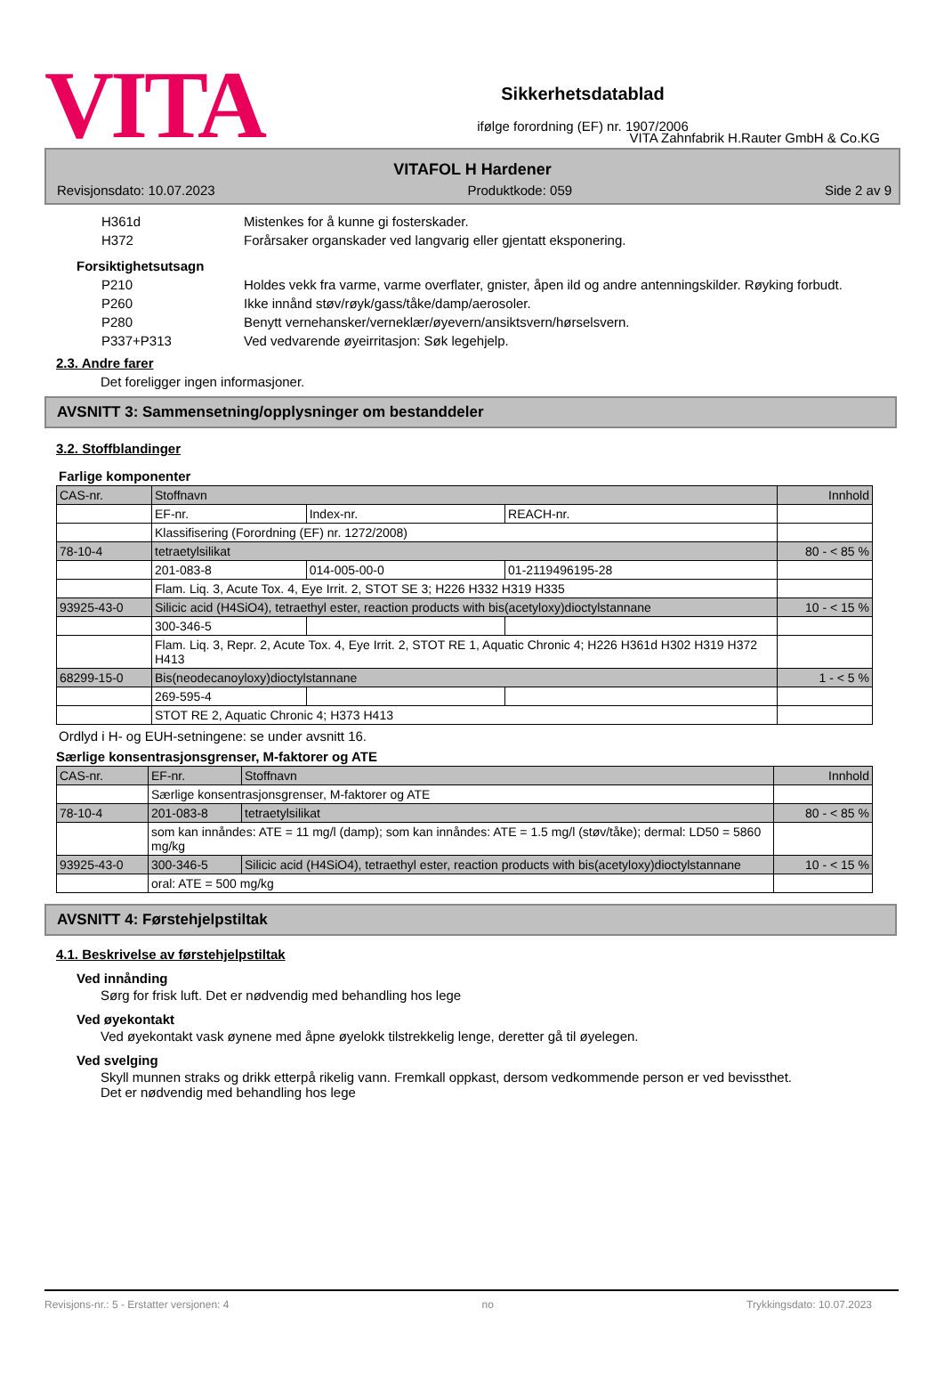VITA
Sikkerhetsdatablad
ifølge forordning (EF) nr. 1907/2006
VITA Zahnfabrik H.Rauter GmbH & Co.KG
VITAFOL H Hardener
Revisjonsdato: 10.07.2023 Produktkode: 059 Side 2 av 9
H361d Mistenkes for å kunne gi fosterskader.
H372 Forårsaker organskader ved langvarig eller gjentatt eksponering.
Forsiktighetsutsagn
P210 Holdes vekk fra varme, varme overflater, gnister, åpen ild og andre antenningskilder. Røyking forbudt.
P260 Ikke innånd støv/røyk/gass/tåke/damp/aerosoler.
P280 Benytt vernehansker/verneklær/øyevern/ansiktsvern/hørselsvern.
P337+P313 Ved vedvarende øyeirritasjon: Søk legehjelp.
2.3. Andre farer
Det foreligger ingen informasjoner.
AVSNITT 3: Sammensetning/opplysninger om bestanddeler
3.2. Stoffblandinger
Farlige komponenter
| CAS-nr. | Stoffnavn | | | Innhold |
| | EF-nr. | Index-nr. | REACH-nr. | |
| | Klassifisering (Forordning (EF) nr. 1272/2008) | | | |
| 78-10-4 | tetraetylsilikat | | | 80 - < 85 % |
| | 201-083-8 | 014-005-00-0 | 01-2119496195-28 | |
| | Flam. Liq. 3, Acute Tox. 4, Eye Irrit. 2, STOT SE 3; H226 H332 H319 H335 | | | |
| 93925-43-0 | Silicic acid (H4SiO4), tetraethyl ester, reaction products with bis(acetyloxy)dioctylstannane | | | 10 - < 15 % |
| | 300-346-5 | | | |
| | Flam. Liq. 3, Repr. 2, Acute Tox. 4, Eye Irrit. 2, STOT RE 1, Aquatic Chronic 4; H226 H361d H302 H319 H372 H413 | | | |
| 68299-15-0 | Bis(neodecanoyloxy)dioctylstannane | | | 1 - < 5 % |
| | 269-595-4 | | | |
| | STOT RE 2, Aquatic Chronic 4; H373 H413 | | | |
Ordlyd i H- og EUH-setningene: se under avsnitt 16.
Særlige konsentrasjonsgrenser, M-faktorer og ATE
| CAS-nr. | EF-nr. | Stoffnavn | Innhold |
| | Særlige konsentrasjonsgrenser, M-faktorer og ATE | | |
| 78-10-4 | 201-083-8 | tetraetylsilikat | 80 - < 85 % |
| | som kan innåndes: ATE = 11 mg/l (damp); som kan innåndes: ATE = 1.5 mg/l (støv/tåke); dermal: LD50 = 5860 mg/kg | | |
| 93925-43-0 | 300-346-5 | Silicic acid (H4SiO4), tetraethyl ester, reaction products with bis(acetyloxy)dioctylstannane | 10 - < 15 % |
| | oral: ATE = 500 mg/kg | | |
AVSNITT 4: Førstehjelpstiltak
4.1. Beskrivelse av førstehjelpstiltak
Ved innånding
Sørg for frisk luft. Det er nødvendig med behandling hos lege
Ved øyekontakt
Ved øyekontakt vask øynene med åpne øyelokk tilstrekkelig lenge, deretter gå til øyelegen.
Ved svelging
Skyll munnen straks og drikk etterpå rikelig vann. Fremkall oppkast, dersom vedkommende person er ved bevissthet. Det er nødvendig med behandling hos lege
Revisjons-nr.: 5 - Erstatter versjonen: 4 no Trykkingsdato: 10.07.2023